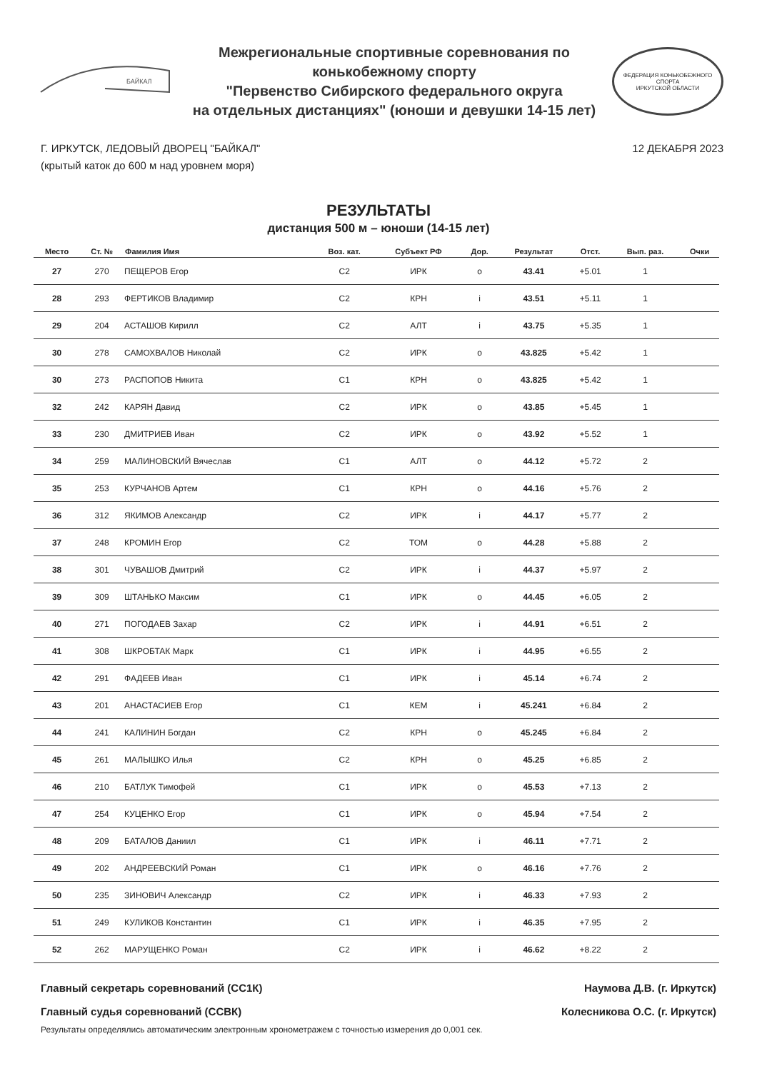БАЙКАЛ
Межрегиональные спортивные соревнования по
конькобежному спорту
"Первенство Сибирского федерального округа
на отдельных дистанциях" (юноши и девушки 14-15 лет)
ФЕДЕРАЦИЯ КОНЬКОБЕЖНОГО СПОРТА
ИРКУТСКОЙ ОБЛАСТИ
Г. ИРКУТСК, ЛЕДОВЫЙ ДВОРЕЦ "БАЙКАЛ"
(крытый каток до 600 м над уровнем моря)
12 ДЕКАБРЯ 2023
РЕЗУЛЬТАТЫ
дистанция 500 м – юноши (14-15 лет)
| Место | Ст. № | Фамилия Имя | Воз. кат. | Субъект РФ | Дор. | Результат | Отст. | Вып. раз. | Очки |
| --- | --- | --- | --- | --- | --- | --- | --- | --- | --- |
| 27 | 270 | ПЕЩЕРОВ Егор | C2 | ИРК | o | 43.41 | +5.01 | 1 | |
| 28 | 293 | ФЕРТИКОВ Владимир | C2 | КРН | i | 43.51 | +5.11 | 1 | |
| 29 | 204 | АСТАШОВ Кирилл | C2 | АЛТ | i | 43.75 | +5.35 | 1 | |
| 30 | 278 | САМОХВАЛОВ Николай | C2 | ИРК | o | 43.825 | +5.42 | 1 | |
| 30 | 273 | РАСПОПОВ Никита | C1 | КРН | o | 43.825 | +5.42 | 1 | |
| 32 | 242 | КАРЯН Давид | C2 | ИРК | o | 43.85 | +5.45 | 1 | |
| 33 | 230 | ДМИТРИЕВ Иван | C2 | ИРК | o | 43.92 | +5.52 | 1 | |
| 34 | 259 | МАЛИНОВСКИЙ Вячеслав | C1 | АЛТ | o | 44.12 | +5.72 | 2 | |
| 35 | 253 | КУРЧАНОВ Артем | C1 | КРН | o | 44.16 | +5.76 | 2 | |
| 36 | 312 | ЯКИМОВ Александр | C2 | ИРК | i | 44.17 | +5.77 | 2 | |
| 37 | 248 | КРОМИН Егор | C2 | ТОМ | o | 44.28 | +5.88 | 2 | |
| 38 | 301 | ЧУВАШОВ Дмитрий | C2 | ИРК | i | 44.37 | +5.97 | 2 | |
| 39 | 309 | ШТАНЬКО Максим | C1 | ИРК | o | 44.45 | +6.05 | 2 | |
| 40 | 271 | ПОГОДАЕВ Захар | C2 | ИРК | i | 44.91 | +6.51 | 2 | |
| 41 | 308 | ШКРОБТАК Марк | C1 | ИРК | i | 44.95 | +6.55 | 2 | |
| 42 | 291 | ФАДЕЕВ Иван | C1 | ИРК | i | 45.14 | +6.74 | 2 | |
| 43 | 201 | АНАСТАСИЕВ Егор | C1 | КЕМ | i | 45.241 | +6.84 | 2 | |
| 44 | 241 | КАЛИНИН Богдан | C2 | КРН | o | 45.245 | +6.84 | 2 | |
| 45 | 261 | МАЛЫШКО Илья | C2 | КРН | o | 45.25 | +6.85 | 2 | |
| 46 | 210 | БАТЛУК Тимофей | C1 | ИРК | o | 45.53 | +7.13 | 2 | |
| 47 | 254 | КУЦЕНКО Егор | C1 | ИРК | o | 45.94 | +7.54 | 2 | |
| 48 | 209 | БАТАЛОВ Даниил | C1 | ИРК | i | 46.11 | +7.71 | 2 | |
| 49 | 202 | АНДРЕЕВСКИЙ Роман | C1 | ИРК | o | 46.16 | +7.76 | 2 | |
| 50 | 235 | ЗИНОВИЧ Александр | C2 | ИРК | i | 46.33 | +7.93 | 2 | |
| 51 | 249 | КУЛИКОВ Константин | C1 | ИРК | i | 46.35 | +7.95 | 2 | |
| 52 | 262 | МАРУЩЕНКО Роман | C2 | ИРК | i | 46.62 | +8.22 | 2 | |
Главный секретарь соревнований (СС1К)
Наумова Д.В. (г. Иркутск)
Главный судья соревнований (ССВК)
Колесникова О.С. (г. Иркутск)
Результаты определялись автоматическим электронным хронометражем с точностью измерения до 0,001 сек.